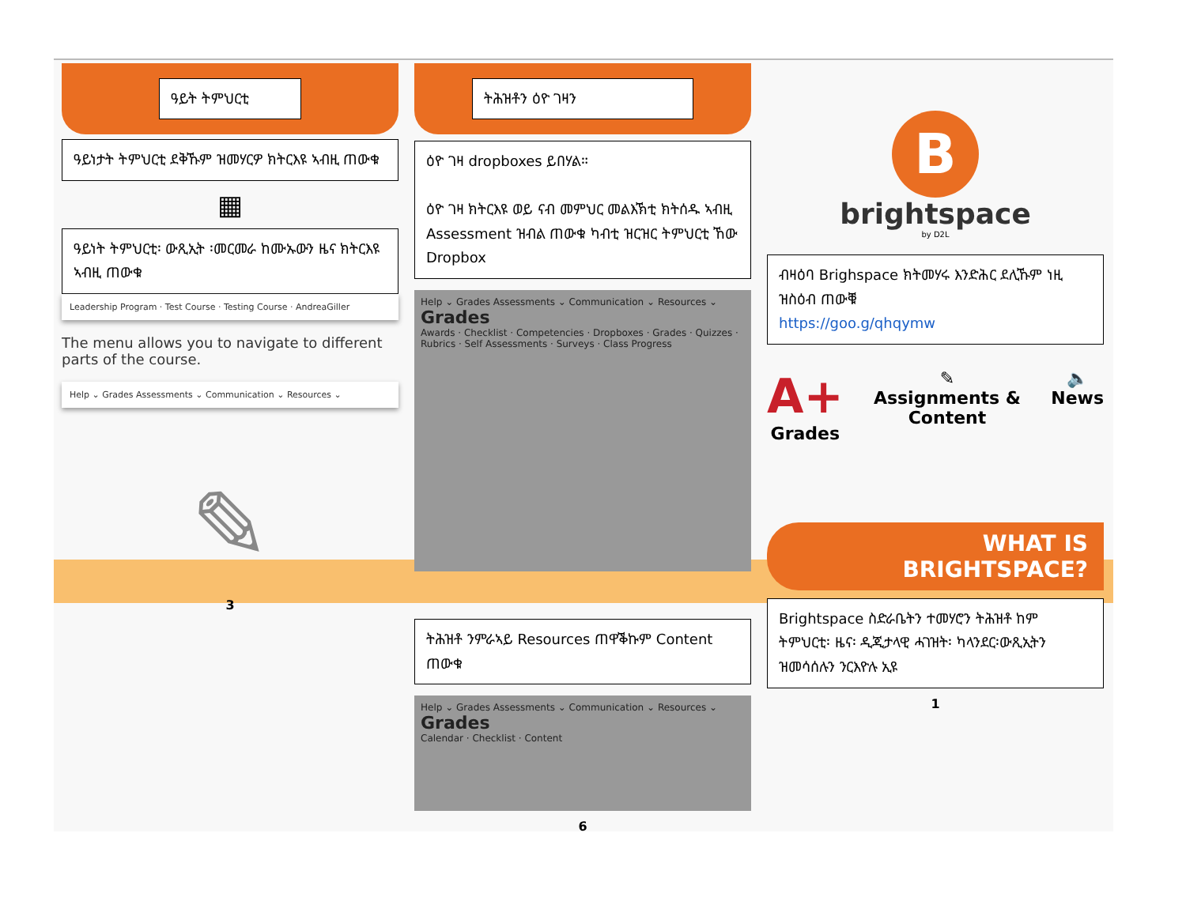ዓይት ትምህርቲ
ዓይነታት ትምህርቲ ደቅኹም ዝመሃርዎ ክትርእዩ ኣብዚ ጠውቁ
▦
ዓይነት ትምህርቲ፡ ውጺኢት ፡መርመራ ከሙኡውን ዜና ክትርእዩ ኣብዚ ጠውቁ
Leadership Program · Test Course · Testing Course · AndreaGiller
The menu allows you to navigate to different parts of the course.
Help ⌄ Grades Assessments ⌄ Communication ⌄ Resources ⌄
✎
3
ትሕዝቶን ዕዮ ገዛን
ዕዮ ገዛ dropboxes ይበሃል።
ዕዮ ገዛ ክትርእዩ ወይ ናብ መምህር መልእኽቲ ክትሰዱ ኣብዚ Assessment ዝብል ጠውቁ ካብቲ ዝርዝር ትምህርቲ ኸው Dropbox
Help ⌄ Grades Assessments ⌄ Communication ⌄ Resources ⌄
Grades
Awards · Checklist · Competencies · Dropboxes · Grades · Quizzes · Rubrics · Self Assessments · Surveys · Class Progress
ትሕዝቶ ንምራኣይ Resources ጠዋቕኩም Content ጠውቁ
Help ⌄ Grades Assessments ⌄ Communication ⌄ Resources ⌄
Grades
Calendar · Checklist · Content
6
B
brightspace
by D2L
ብዛዕባ Brighspace ክትመሃሩ እንድሕር ደሊኹም ነዚ ዝስዕብ ጠውቑ
https://goo.g/qhqymw
A+
Grades
✎
Assignments & Content
🔈
News
WHAT IS
BRIGHTSPACE?
Brightspace ስድራቤትን ተመሃሮን ትሕዝቶ ከም ትምህርቲ፡ ዜና፡ ዲጂታላዊ ሓገዝት፡ ካላንደር፡ውጺኢትን ዝመሳሰሉን ንርእዮሉ ኢዩ
1